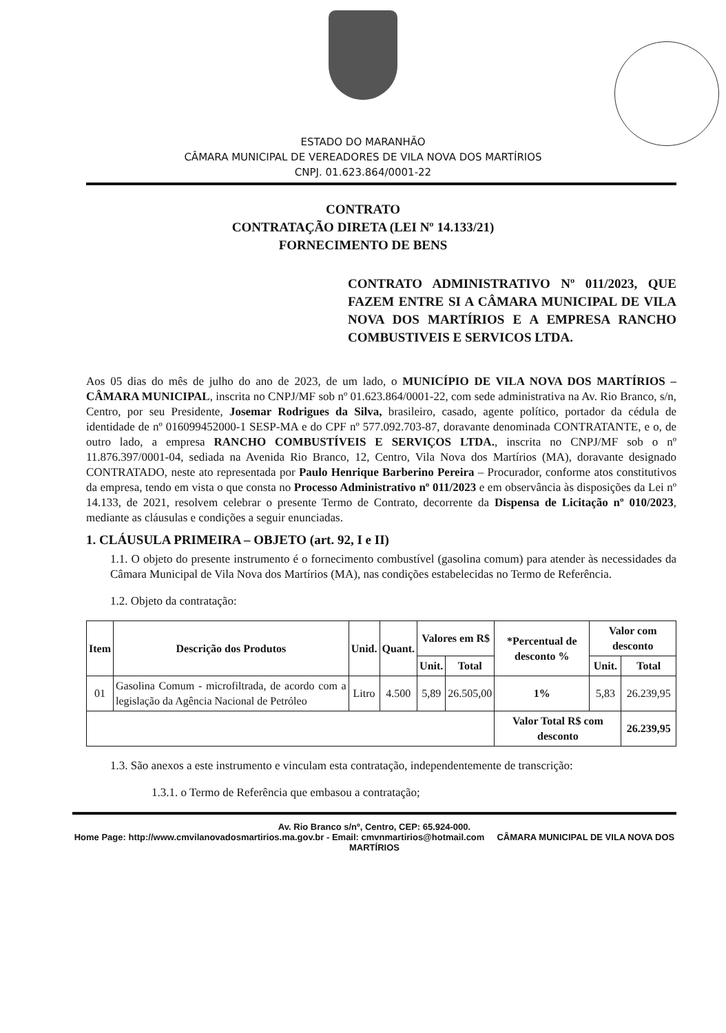ESTADO DO MARANHÃO
CÂMARA MUNICIPAL DE VEREADORES DE VILA NOVA DOS MARTÍRIOS
CNPJ. 01.623.864/0001-22
CONTRATO
CONTRATAÇÃO DIRETA (LEI Nº 14.133/21)
FORNECIMENTO DE BENS
CONTRATO ADMINISTRATIVO Nº 011/2023, QUE FAZEM ENTRE SI A CÂMARA MUNICIPAL DE VILA NOVA DOS MARTÍRIOS E A EMPRESA RANCHO COMBUSTIVEIS E SERVICOS LTDA.
Aos 05 dias do mês de julho do ano de 2023, de um lado, o MUNICÍPIO DE VILA NOVA DOS MARTÍRIOS – CÂMARA MUNICIPAL, inscrita no CNPJ/MF sob nº 01.623.864/0001-22, com sede administrativa na Av. Rio Branco, s/n, Centro, por seu Presidente, Josemar Rodrigues da Silva, brasileiro, casado, agente político, portador da cédula de identidade de nº 016099452000-1 SESP-MA e do CPF nº 577.092.703-87, doravante denominada CONTRATANTE, e o, de outro lado, a empresa RANCHO COMBUSTÍVEIS E SERVIÇOS LTDA., inscrita no CNPJ/MF sob o nº 11.876.397/0001-04, sediada na Avenida Rio Branco, 12, Centro, Vila Nova dos Martírios (MA), doravante designado CONTRATADO, neste ato representada por Paulo Henrique Barberino Pereira – Procurador, conforme atos constitutivos da empresa, tendo em vista o que consta no Processo Administrativo nº 011/2023 e em observância às disposições da Lei nº 14.133, de 2021, resolvem celebrar o presente Termo de Contrato, decorrente da Dispensa de Licitação nº 010/2023, mediante as cláusulas e condições a seguir enunciadas.
1. CLÁUSULA PRIMEIRA – OBJETO (art. 92, I e II)
1.1. O objeto do presente instrumento é o fornecimento combustível (gasolina comum) para atender às necessidades da Câmara Municipal de Vila Nova dos Martírios (MA), nas condições estabelecidas no Termo de Referência.
1.2. Objeto da contratação:
| Item | Descrição dos Produtos | Unid. | Quant. | Valores em R$ | | *Percentual de desconto % | Valor com desconto | |
| --- | --- | --- | --- | --- | --- | --- | --- | --- |
| | | | | Unit. | Total | | Unit. | Total |
| 01 | Gasolina Comum - microfiltrada, de acordo com a legislação da Agência Nacional de Petróleo | Litro | 4.500 | 5,89 | 26.505,00 | 1% | 5,83 | 26.239,95 |
| | | | | | | Valor Total R$ com desconto | | 26.239,95 |
1.3. São anexos a este instrumento e vinculam esta contratação, independentemente de transcrição:
1.3.1. o Termo de Referência que embasou a contratação;
Av. Rio Branco s/nº, Centro, CEP: 65.924-000.
Home Page: http://www.cmvilanovadosmartirios.ma.gov.br - Email: cmvnmartirios@hotmail.com CÂMARA MUNICIPAL DE VILA NOVA DOS MARTÍRIOS